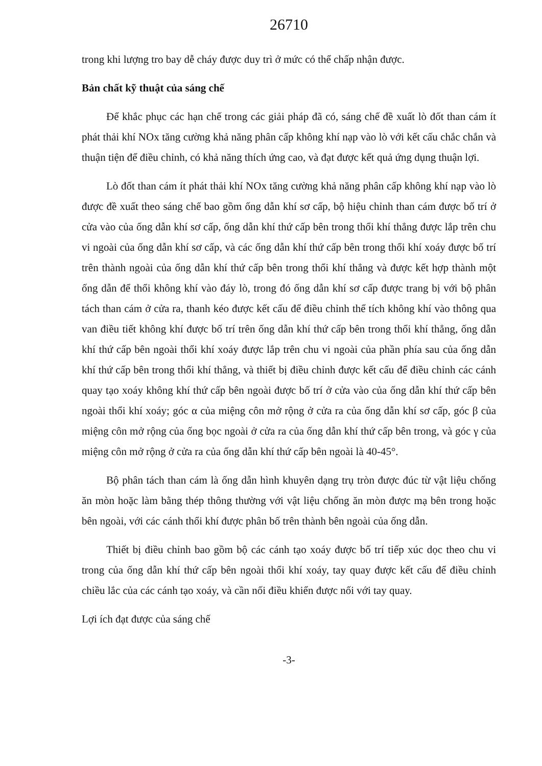26710
trong khi lượng tro bay dễ cháy được duy trì ở mức có thể chấp nhận được.
Bản chất kỹ thuật của sáng chế
Để khắc phục các hạn chế trong các giải pháp đã có, sáng chế đề xuất lò đốt than cám ít phát thải khí NOx tăng cường khả năng phân cấp không khí nạp vào lò với kết cấu chắc chắn và thuận tiện để điều chỉnh, có khả năng thích ứng cao, và đạt được kết quả ứng dụng thuận lợi.
Lò đốt than cám ít phát thải khí NOx tăng cường khả năng phân cấp không khí nạp vào lò được đề xuất theo sáng chế bao gồm ống dẫn khí sơ cấp, bộ hiệu chỉnh than cám được bố trí ở cửa vào của ống dẫn khí sơ cấp, ống dẫn khí thứ cấp bên trong thổi khí thẳng được lắp trên chu vi ngoài của ống dẫn khí sơ cấp, và các ống dẫn khí thứ cấp bên trong thổi khí xoáy được bố trí trên thành ngoài của ống dẫn khí thứ cấp bên trong thổi khí thẳng và được kết hợp thành một ống dẫn để thổi không khí vào đáy lò, trong đó ống dẫn khí sơ cấp được trang bị với bộ phân tách than cám ở cửa ra, thanh kéo được kết cấu để điều chỉnh thể tích không khí vào thông qua van điều tiết không khí được bố trí trên ống dẫn khí thứ cấp bên trong thổi khí thẳng, ống dẫn khí thứ cấp bên ngoài thổi khí xoáy được lắp trên chu vi ngoài của phần phía sau của ống dẫn khí thứ cấp bên trong thổi khí thẳng, và thiết bị điều chỉnh được kết cấu để điều chỉnh các cánh quay tạo xoáy không khí thứ cấp bên ngoài được bố trí ở cửa vào của ống dẫn khí thứ cấp bên ngoài thổi khí xoáy; góc α của miệng côn mở rộng ở cửa ra của ống dẫn khí sơ cấp, góc β của miệng côn mở rộng của ống bọc ngoài ở cửa ra của ống dẫn khí thứ cấp bên trong, và góc γ của miệng côn mở rộng ở cửa ra của ống dẫn khí thứ cấp bên ngoài là 40-45°.
Bộ phân tách than cám là ống dẫn hình khuyên dạng trụ tròn được đúc từ vật liệu chống ăn mòn hoặc làm bằng thép thông thường với vật liệu chống ăn mòn được mạ bên trong hoặc bên ngoài, với các cánh thổi khí được phân bố trên thành bên ngoài của ống dẫn.
Thiết bị điều chỉnh bao gồm bộ các cánh tạo xoáy được bố trí tiếp xúc dọc theo chu vi trong của ống dẫn khí thứ cấp bên ngoài thổi khí xoáy, tay quay được kết cấu để điều chỉnh chiều lắc của các cánh tạo xoáy, và cần nối điều khiển được nối với tay quay.
Lợi ích đạt được của sáng chế
-3-